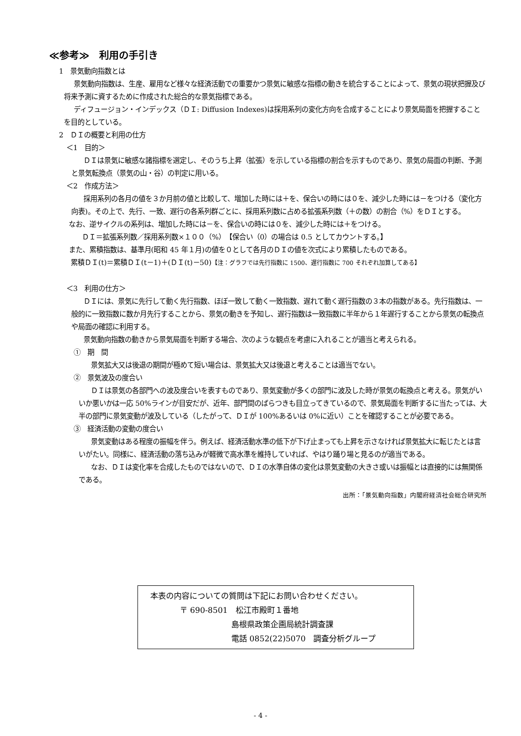≪参考≫　利用の手引き
1　景気動向指数とは
景気動向指数は、生産、雇用など様々な経済活動での重要かつ景気に敏感な指標の動きを統合することによって、景気の現状把握及び将来予測に資するために作成された総合的な景気指標である。
ディフュージョン・インデックス（ＤＩ: Diffusion Indexes)は採用系列の変化方向を合成することにより景気局面を把握することを目的としている。
2　ＤＩの概要と利用の仕方
＜1　目的＞
ＤＩは景気に敏感な諸指標を選定し、そのうち上昇（拡張）を示している指標の割合を示すものであり、景気の局面の判断、予測と景気転換点（景気の山・谷）の判定に用いる。
＜2　作成方法＞
採用系列の各月の値を３か月前の値と比較して、増加した時には＋を、保合いの時には０を、減少した時には－をつける（変化方向表)。その上で、先行、一致、遅行の各系列群ごとに、採用系列数に占める拡張系列数（＋の数）の割合（%）をＤＩとする。
なお、逆サイクルの系列は、増加した時には－を、保合いの時には０を、減少した時には＋をつける。
ＤＩ＝拡張系列数／採用系列数×１００（%）　【保合い（0）の場合は 0.5 としてカウントする。】
また、累積指数は、基準月(昭和 45 年１月)の値を０として各月のＤＩの値を次式により累積したものである。
累積ＤＩ(t)＝累積ＤＩ(t－1)＋(ＤＩ(t)－50)【注：グラフでは先行指数に 1500、遅行指数に 700 それぞれ加算してある】
＜3　利用の仕方＞
ＤＩには、景気に先行して動く先行指数、ほぼ一致して動く一致指数、遅れて動く遅行指数の３本の指数がある。先行指数は、一般的に一致指数に数か月先行することから、景気の動きを予知し、遅行指数は一致指数に半年から１年遅行することから景気の転換点や局面の確認に利用する。
景気動向指数の動きから景気局面を判断する場合、次のような観点を考慮に入れることが適当と考えられる。
①　期　間
景気拡大又は後退の期間が極めて短い場合は、景気拡大又は後退と考えることは適当でない。
②　景気波及の度合い
ＤＩは景気の各部門への波及度合いを表すものであり、景気変動が多くの部門に波及した時が景気の転換点と考える。景気がいいか悪いかは一応 50%ラインが目安だが、近年、部門間のばらつきも目立ってきているので、景気局面を判断するに当たっては、大半の部門に景気変動が波及している（したがって、ＤＩが 100%あるいは 0%に近い）ことを確認することが必要である。
③　経済活動の変動の度合い
景気変動はある程度の振幅を伴う。例えば、経済活動水準の低下が下げ止まっても上昇を示さなければ景気拡大に転じたとは言いがたい。同様に、経済活動の落ち込みが軽微で高水準を維持していれば、やはり踊り場と見るのが適当である。
なお、ＤＩは変化率を合成したものではないので、ＤＩの水準自体の変化は景気変動の大きさ或いは振幅とは直接的には無関係である。
出所：「景気動向指数」内閣府経済社会総合研究所
本表の内容についての質問は下記にお問い合わせください。
〒 690-8501　松江市殿町１番地
島根県政策企画局統計調査課
電話 0852(22)5070　調査分析グループ
- 4 -